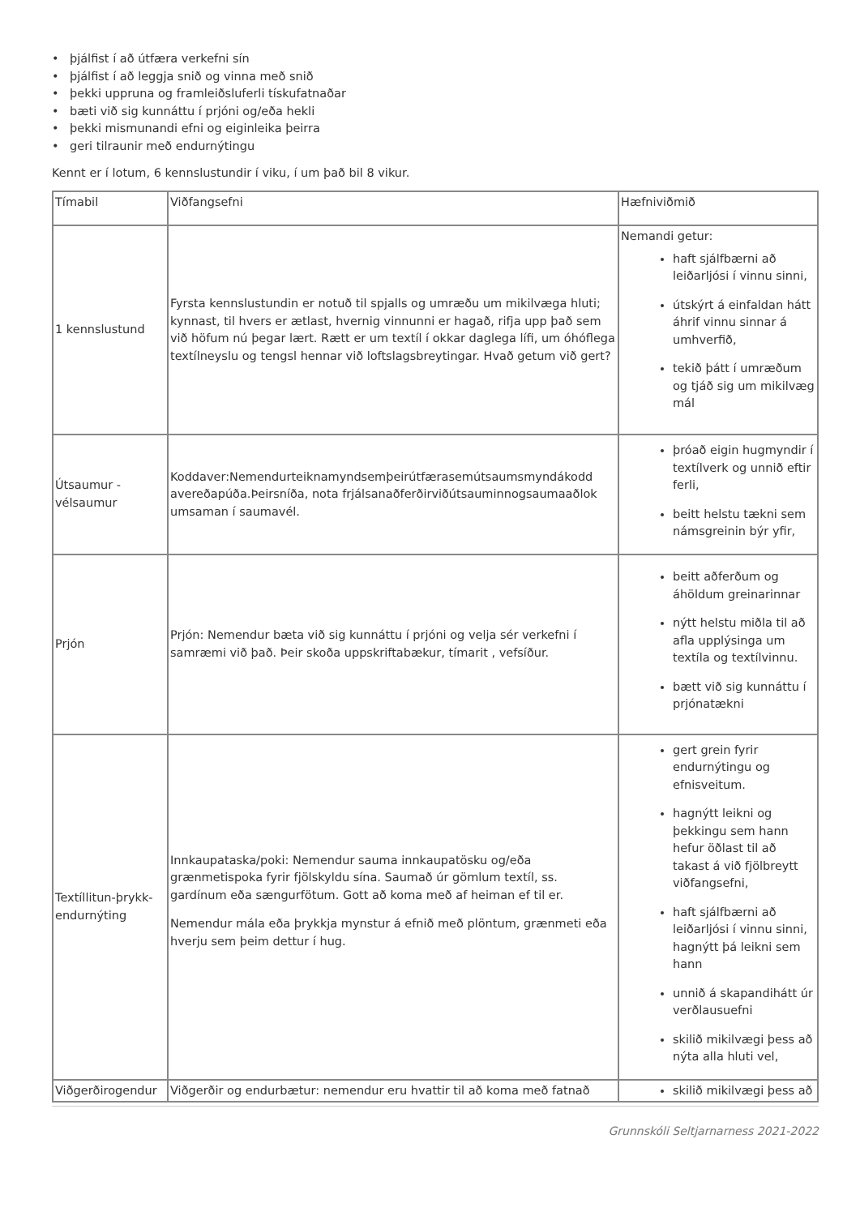• þjálfist í að útfæra verkefni sín
• þjálfist í að leggja snið og vinna með snið
• þekki uppruna og framleiðsluferli tískufatnaðar
• bæti við sig kunnáttu í prjóni og/eða hekli
• þekki mismunandi efni og eiginleika þeirra
• geri tilraunir með endurnýtingu
Kennt er í lotum, 6 kennslustundir í viku, í um það bil 8 vikur.
| Tímabil | Viðfangsefni | Hæfniviðmið |
| 1 kennslustund | Fyrsta kennslustundin er notuð til spjalls og umræðu um mikilvæga hluti; kynnast, til hvers er ætlast, hvernig vinnunni er hagað, rifja upp það sem við höfum nú þegar lært. Rætt er um textíl í okkar daglega lífi, um óhóflega textílneyslu og tengsl hennar við loftslagsbreytingar. Hvað getum við gert? | Nemandi getur: haft sjálfbærni að leiðarljósi í vinnu sinni, útskýrt á einfaldan hátt áhrif vinnu sinnar á umhverfið, tekið þátt í umræðum og tjáð sig um mikilvæg mál |
| Útsaumur - vélsaumur | Koddaver:Nemendurteiknamyndsemþeirútfærasemútsaumsmyndákodd avereðapúða.Þeirsníða, nota frjálsanaðferðirviðútsauminnogsaumaaðlok umsaman í saumavél. | þróað eigin hugmyndir í textílverk og unnið eftir ferli, beitt helstu tækni sem námsgreinin býr yfir, |
| Prjón | Prjón: Nemendur bæta við sig kunnáttu í prjóni og velja sér verkefni í samræmi við það. Þeir skoða uppskriftabækur, tímarit , vefsíður. | beitt aðferðum og áhöldum greinarinnar nýtt helstu miðla til að afla upplýsinga um textíla og textílvinnu. bætt við sig kunnáttu í prjónatækni |
| Textíllitun-þrykk-endurnýting | Innkaupataska/poki: Nemendur sauma innkaupatösku og/eða grænmetispoka fyrir fjölskyldu sína. Saumað úr gömlum textíl, ss. gardínum eða sængurfötum. Gott að koma með af heiman ef til er. Nemendur mála eða þrykkja mynstur á efnið með plöntum, grænmeti eða hverju sem þeim dettur í hug. | gert grein fyrir endurnýtingu og efnisveitum. hagnýtt leikni og þekkingu sem hann hefur öðlast til að takast á við fjölbreytt viðfangsefni, haft sjálfbærni að leiðarljósi í vinnu sinni, hagnýtt þá leikni sem hann unnið á skapandihátt úr verðlausuefni skilið mikilvægi þess að nýta alla hluti vel, |
| Viðgerðirogendur | Viðgerðir og endurbætur: nemendur eru hvattir til að koma með fatnað | skilið mikilvægi þess að |
Grunnskóli Seltjarnarness 2021-2022